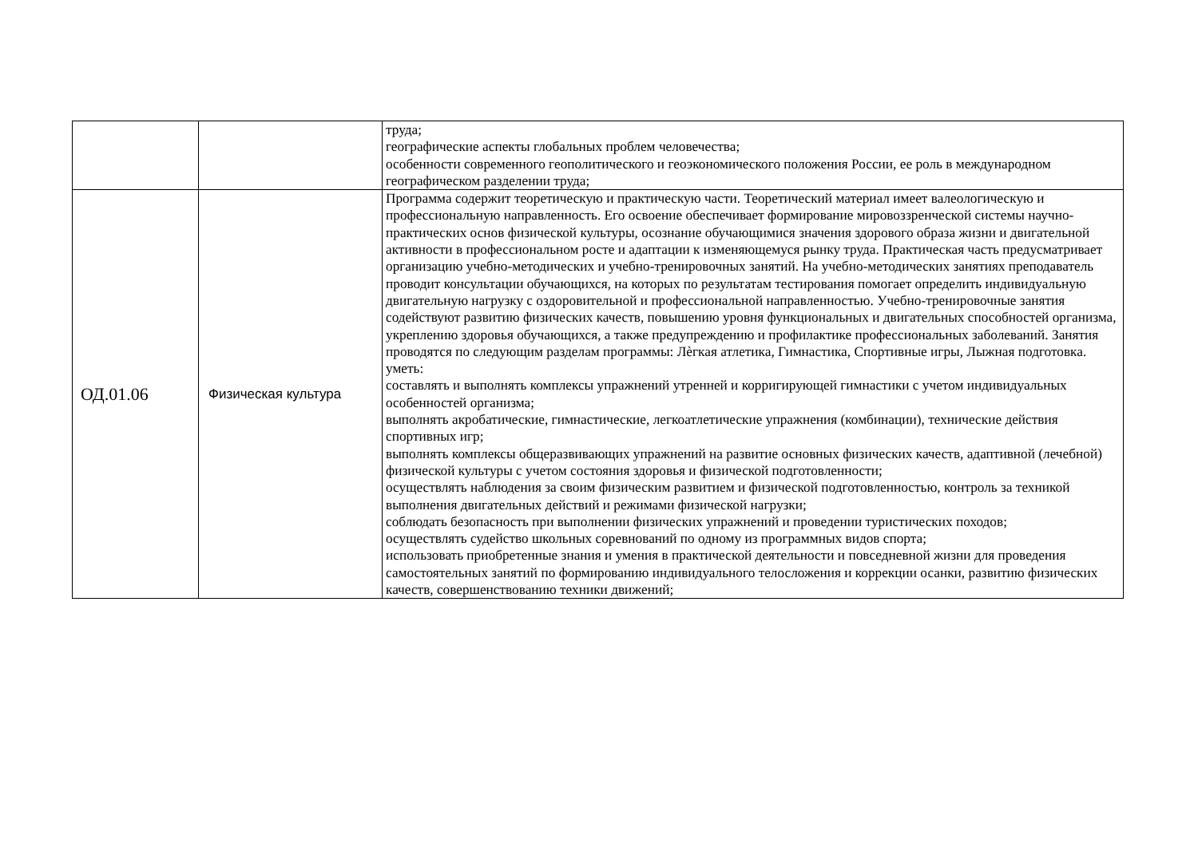| | | труда; географические аспекты глобальных проблем человечества; особенности современного геополитического и геоэкономического положения России, ее роль в международном географическом разделении труда; |
| ОД.01.06 | Физическая культура | Программа содержит теоретическую и практическую части. Теоретический материал имеет валеологическую и профессиональную направленность. Его освоение обеспечивает формирование мировоззренческой системы научно-практических основ физической культуры, осознание обучающимися значения здорового образа жизни и двигательной активности в профессиональном росте и адаптации к изменяющемуся рынку труда. Практическая часть предусматривает организацию учебно-методических и учебно-тренировочных занятий. На учебно-методических занятиях преподаватель проводит консультации обучающихся, на которых по результатам тестирования помогает определить индивидуальную двигательную нагрузку с оздоровительной и профессиональной направленностью. Учебно-тренировочные занятия содействуют развитию физических качеств, повышению уровня функциональных и двигательных способностей организма, укреплению здоровья обучающихся, а также предупреждению и профилактике профессиональных заболеваний. Занятия проводятся по следующим разделам программы: Лѐгкая атлетика, Гимнастика, Спортивные игры, Лыжная подготовка. уметь: составлять и выполнять комплексы упражнений утренней и корригирующей гимнастики с учетом индивидуальных особенностей организма; выполнять акробатические, гимнастические, легкоатлетические упражнения (комбинации), технические действия спортивных игр; выполнять комплексы общеразвивающих упражнений на развитие основных физических качеств, адаптивной (лечебной) физической культуры с учетом состояния здоровья и физической подготовленности; осуществлять наблюдения за своим физическим развитием и физической подготовленностью, контроль за техникой выполнения двигательных действий и режимами физической нагрузки; соблюдать безопасность при выполнении физических упражнений и проведении туристических походов; осуществлять судейство школьных соревнований по одному из программных видов спорта; использовать приобретенные знания и умения в практической деятельности и повседневной жизни для проведения самостоятельных занятий по формированию индивидуального телосложения и коррекции осанки, развитию физических качеств, совершенствованию техники движений; |